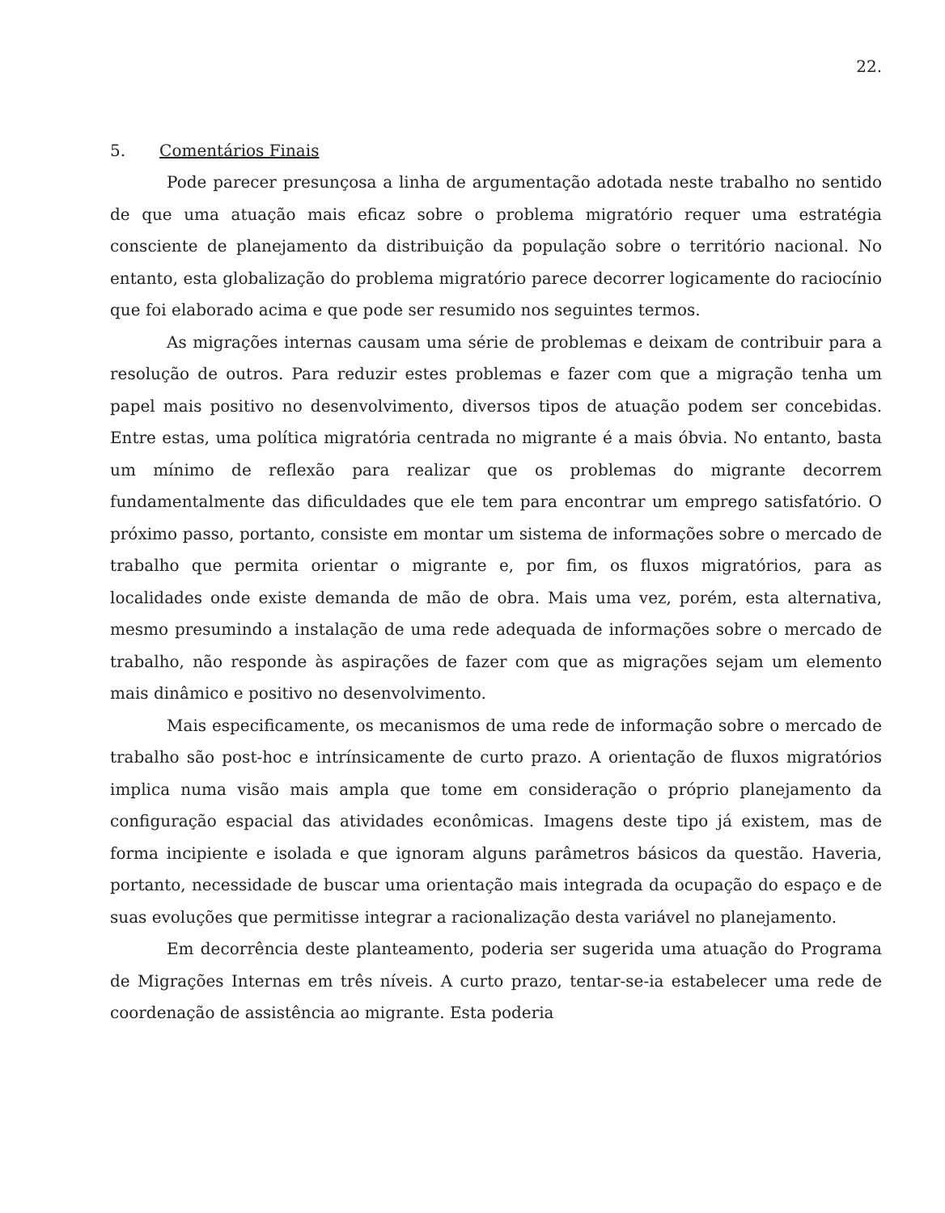22.
5. Comentários Finais
Pode parecer presunçosa a linha de argumentação adotada neste trabalho no sentido de que uma atuação mais eficaz sobre o problema migratório requer uma estratégia consciente de planejamento da distribuição da população sobre o território nacional. No entanto, esta globalização do problema migratório parece decorrer logicamente do raciocínio que foi elaborado acima e que pode ser resumido nos seguintes termos.
As migrações internas causam uma série de problemas e deixam de contribuir para a resolução de outros. Para reduzir estes problemas e fazer com que a migração tenha um papel mais positivo no desenvolvimento, diversos tipos de atuação podem ser concebidas. Entre estas, uma política migratória centrada no migrante é a mais óbvia. No entanto, basta um mínimo de reflexão para realizar que os problemas do migrante decorrem fundamentalmente das dificuldades que ele tem para encontrar um emprego satisfatório. O próximo passo, portanto, consiste em montar um sistema de informações sobre o mercado de trabalho que permita orientar o migrante e, por fim, os fluxos migratórios, para as localidades onde existe demanda de mão de obra. Mais uma vez, porém, esta alternativa, mesmo presumindo a instalação de uma rede adequada de informações sobre o mercado de trabalho, não responde às aspirações de fazer com que as migrações sejam um elemento mais dinâmico e positivo no desenvolvimento.
Mais especificamente, os mecanismos de uma rede de informação sobre o mercado de trabalho são post-hoc e intrínsicamente de curto prazo. A orientação de fluxos migratórios implica numa visão mais ampla que tome em consideração o próprio planejamento da configuração espacial das atividades econômicas. Imagens deste tipo já existem, mas de forma incipiente e isolada e que ignoram alguns parâmetros básicos da questão. Haveria, portanto, necessidade de buscar uma orientação mais integrada da ocupação do espaço e de suas evoluções que permitisse integrar a racionalização desta variável no planejamento.
Em decorrência deste planteamento, poderia ser sugerida uma atuação do Programa de Migrações Internas em três níveis. A curto prazo, tentar-se-ia estabelecer uma rede de coordenação de assistência ao migrante. Esta poderia